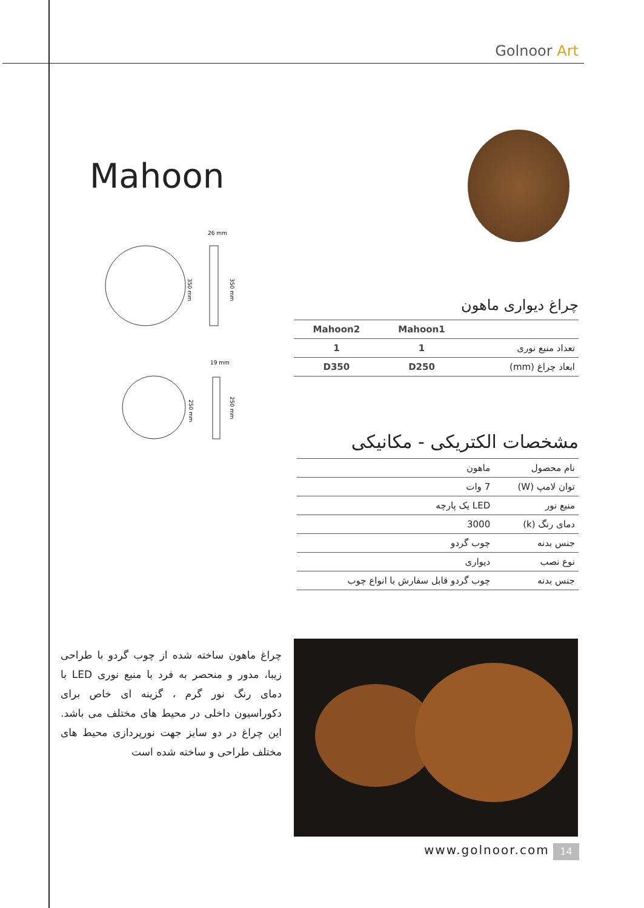Golnoor Art
Mahoon
26 mm
350 mm
350 mm
19 mm
250 mm
250 mm
چراغ دیواری ماهون
| | Mahoon1 | Mahoon2 |
| --- | --- | --- |
| تعداد منبع نوری | 1 | 1 |
| ابعاد چراغ (mm) | D250 | D350 |
مشخصات الکتریکی - مکانیکی
| نام محصول | ماهون |
| توان لامپ (W) | 7 وات |
| منبع نور | LED یک پارچه |
| دمای رنگ (k) | 3000 |
| جنس بدنه | چوب گردو |
| نوع نصب | دیواری |
| جنس بدنه | چوب گردو قابل سفارش با انواع چوب |
چراغ ماهون ساخته شده از چوب گردو با طراحی زیبا، مدور و منحصر به فرد با منبع نوری LED با دمای رنگ نور گرم ، گزینه ای خاص برای دکوراسیون داخلی در محیط های مختلف می باشد. این چراغ در دو سایز جهت نورپردازی محیط های مختلف طراحی و ساخته شده است
www.golnoor.com 14